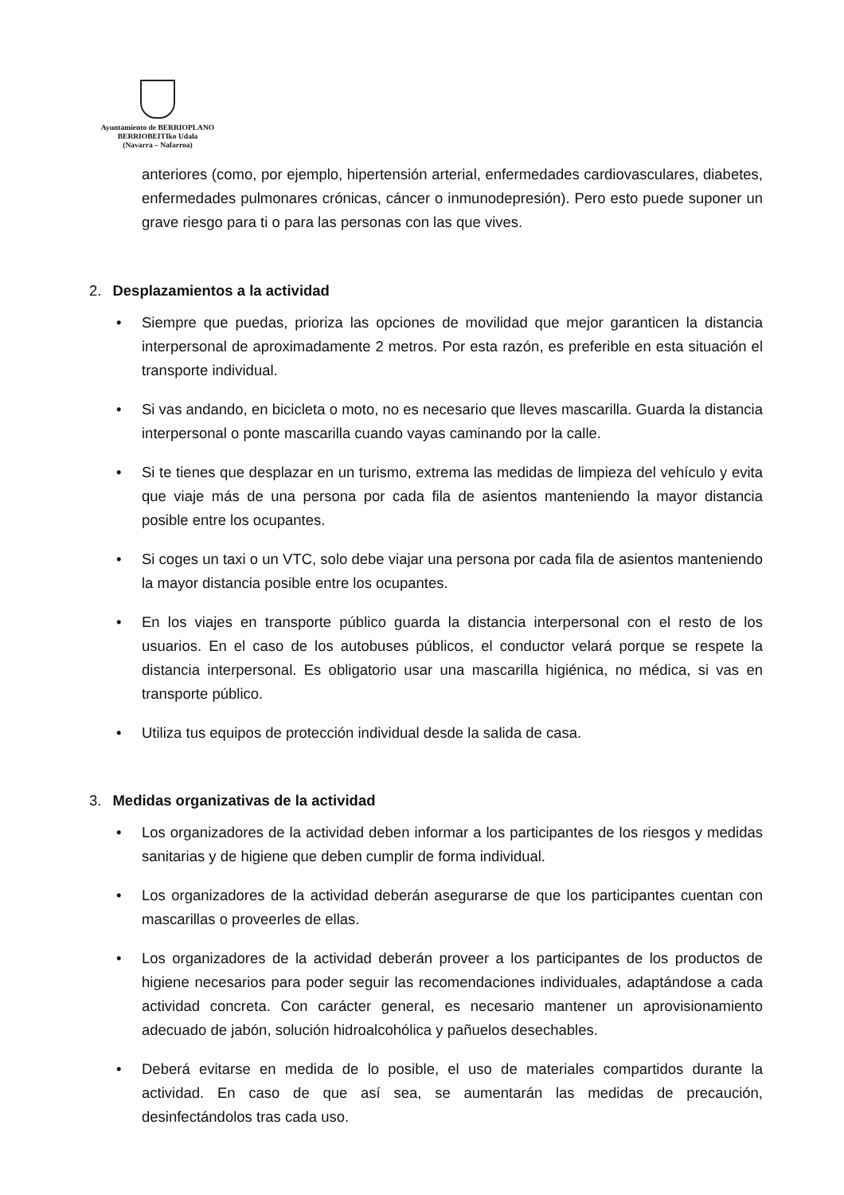Ayuntamiento de BERRIOPLANO
BERRIOBEITIko Udala
(Navarra – Nafarroa)
anteriores (como, por ejemplo, hipertensión arterial, enfermedades cardiovasculares, diabetes, enfermedades pulmonares crónicas, cáncer o inmunodepresión). Pero esto puede suponer un grave riesgo para ti o para las personas con las que vives.
2. Desplazamientos a la actividad
• Siempre que puedas, prioriza las opciones de movilidad que mejor garanticen la distancia interpersonal de aproximadamente 2 metros. Por esta razón, es preferible en esta situación el transporte individual.
• Si vas andando, en bicicleta o moto, no es necesario que lleves mascarilla. Guarda la distancia interpersonal o ponte mascarilla cuando vayas caminando por la calle.
• Si te tienes que desplazar en un turismo, extrema las medidas de limpieza del vehículo y evita que viaje más de una persona por cada fila de asientos manteniendo la mayor distancia posible entre los ocupantes.
• Si coges un taxi o un VTC, solo debe viajar una persona por cada fila de asientos manteniendo la mayor distancia posible entre los ocupantes.
• En los viajes en transporte público guarda la distancia interpersonal con el resto de los usuarios. En el caso de los autobuses públicos, el conductor velará porque se respete la distancia interpersonal. Es obligatorio usar una mascarilla higiénica, no médica, si vas en transporte público.
• Utiliza tus equipos de protección individual desde la salida de casa.
3. Medidas organizativas de la actividad
• Los organizadores de la actividad deben informar a los participantes de los riesgos y medidas sanitarias y de higiene que deben cumplir de forma individual.
• Los organizadores de la actividad deberán asegurarse de que los participantes cuentan con mascarillas o proveerles de ellas.
• Los organizadores de la actividad deberán proveer a los participantes de los productos de higiene necesarios para poder seguir las recomendaciones individuales, adaptándose a cada actividad concreta. Con carácter general, es necesario mantener un aprovisionamiento adecuado de jabón, solución hidroalcohólica y pañuelos desechables.
• Deberá evitarse en medida de lo posible, el uso de materiales compartidos durante la actividad. En caso de que así sea, se aumentarán las medidas de precaución, desinfectándolos tras cada uso.